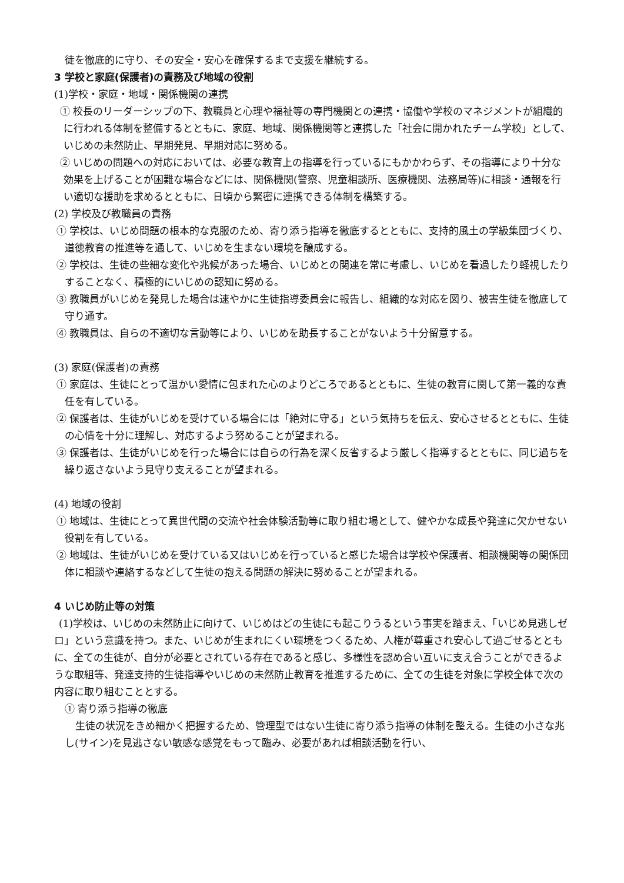徒を徹底的に守り、その安全・安心を確保するまで支援を継続する。
3 学校と家庭(保護者)の責務及び地域の役割
(1)学校・家庭・地域・関係機関の連携
① 校長のリーダーシップの下、教職員と心理や福祉等の専門機関との連携・協働や学校のマネジメントが組織的に行われる体制を整備するとともに、家庭、地域、関係機関等と連携した「社会に開かれたチーム学校」として、いじめの未然防止、早期発見、早期対応に努める。
② いじめの問題への対応においては、必要な教育上の指導を行っているにもかかわらず、その指導により十分な効果を上げることが困難な場合などには、関係機関(警察、児童相談所、医療機関、法務局等)に相談・通報を行い適切な援助を求めるとともに、日頃から緊密に連携できる体制を構築する。
(2) 学校及び教職員の責務
① 学校は、いじめ問題の根本的な克服のため、寄り添う指導を徹底するとともに、支持的風土の学級集団づくり、道徳教育の推進等を通して、いじめを生まない環境を醸成する。
② 学校は、生徒の些細な変化や兆候があった場合、いじめとの関連を常に考慮し、いじめを看過したり軽視したりすることなく、積極的にいじめの認知に努める。
③ 教職員がいじめを発見した場合は速やかに生徒指導委員会に報告し、組織的な対応を図り、被害生徒を徹底して守り通す。
④ 教職員は、自らの不適切な言動等により、いじめを助長することがないよう十分留意する。
(3) 家庭(保護者)の責務
① 家庭は、生徒にとって温かい愛情に包まれた心のよりどころであるとともに、生徒の教育に関して第一義的な責任を有している。
② 保護者は、生徒がいじめを受けている場合には「絶対に守る」という気持ちを伝え、安心させるとともに、生徒の心情を十分に理解し、対応するよう努めることが望まれる。
③ 保護者は、生徒がいじめを行った場合には自らの行為を深く反省するよう厳しく指導するとともに、同じ過ちを繰り返さないよう見守り支えることが望まれる。
(4) 地域の役割
① 地域は、生徒にとって異世代間の交流や社会体験活動等に取り組む場として、健やかな成長や発達に欠かせない役割を有している。
② 地域は、生徒がいじめを受けている又はいじめを行っていると感じた場合は学校や保護者、相談機関等の関係団体に相談や連絡するなどして生徒の抱える問題の解決に努めることが望まれる。
4 いじめ防止等の対策
(1)学校は、いじめの未然防止に向けて、いじめはどの生徒にも起こりうるという事実を踏まえ、「いじめ見逃しゼロ」という意識を持つ。また、いじめが生まれにくい環境をつくるため、人権が尊重され安心して過ごせるとともに、全ての生徒が、自分が必要とされている存在であると感じ、多様性を認め合い互いに支え合うことができるような取組等、発達支持的生徒指導やいじめの未然防止教育を推進するために、全ての生徒を対象に学校全体で次の内容に取り組むこととする。
① 寄り添う指導の徹底
生徒の状況をきめ細かく把握するため、管理型ではない生徒に寄り添う指導の体制を整える。生徒の小さな兆し(サイン)を見逃さない敏感な感覚をもって臨み、必要があれば相談活動を行い、